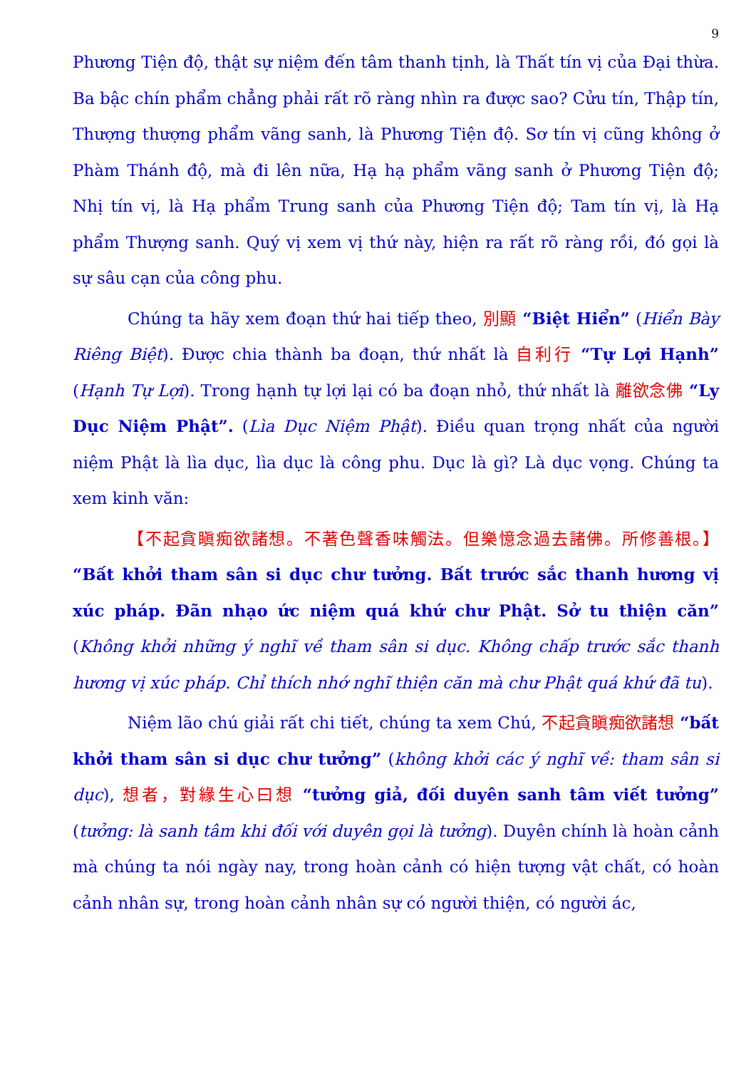9
Phương Tiện độ, thật sự niệm đến tâm thanh tịnh, là Thất tín vị của Đại thừa. Ba bậc chín phẩm chẳng phải rất rõ ràng nhìn ra được sao? Cửu tín, Thập tín, Thượng thượng phẩm vãng sanh, là Phương Tiện độ. Sơ tín vị cũng không ở Phàm Thánh độ, mà đi lên nữa, Hạ hạ phẩm vãng sanh ở Phương Tiện độ; Nhị tín vị, là Hạ phẩm Trung sanh của Phương Tiện độ; Tam tín vị, là Hạ phẩm Thượng sanh. Quý vị xem vị thứ này, hiện ra rất rõ ràng rồi, đó gọi là sự sâu cạn của công phu.
Chúng ta hãy xem đoạn thứ hai tiếp theo, 別顯 “Biệt Hiển” (Hiển Bày Riêng Biệt). Được chia thành ba đoạn, thứ nhất là 自利行 “Tự Lợi Hạnh” (Hạnh Tự Lợi). Trong hạnh tự lợi lại có ba đoạn nhỏ, thứ nhất là 離欲念佛 “Ly Dục Niệm Phật”. (Lìa Dục Niệm Phật). Điều quan trọng nhất của người niệm Phật là lìa dục, lìa dục là công phu. Dục là gì? Là dục vọng. Chúng ta xem kinh văn:
【不起貪瞋痴欲諸想。不著色聲香味觸法。但樂憶念過去諸佛。所修善根。】 “Bất khởi tham sân si dục chư tưởng. Bất trước sắc thanh hương vị xúc pháp. Đãn nhạo ức niệm quá khứ chư Phật. Sở tu thiện căn” (Không khởi những ý nghĩ về tham sân si dục. Không chấp trước sắc thanh hương vị xúc pháp. Chỉ thích nhớ nghĩ thiện căn mà chư Phật quá khứ đã tu).
Niệm lão chú giải rất chi tiết, chúng ta xem Chú, 不起貪瞋痴欲諸想 “bất khởi tham sân si dục chư tưởng” (không khởi các ý nghĩ về: tham sân si dục), 想者，對緣生心曰想 “tưởng giả, đối duyên sanh tâm viết tưởng” (tưởng: là sanh tâm khi đối với duyên gọi là tưởng). Duyên chính là hoàn cảnh mà chúng ta nói ngày nay, trong hoàn cảnh có hiện tượng vật chất, có hoàn cảnh nhân sự, trong hoàn cảnh nhân sự có người thiện, có người ác,